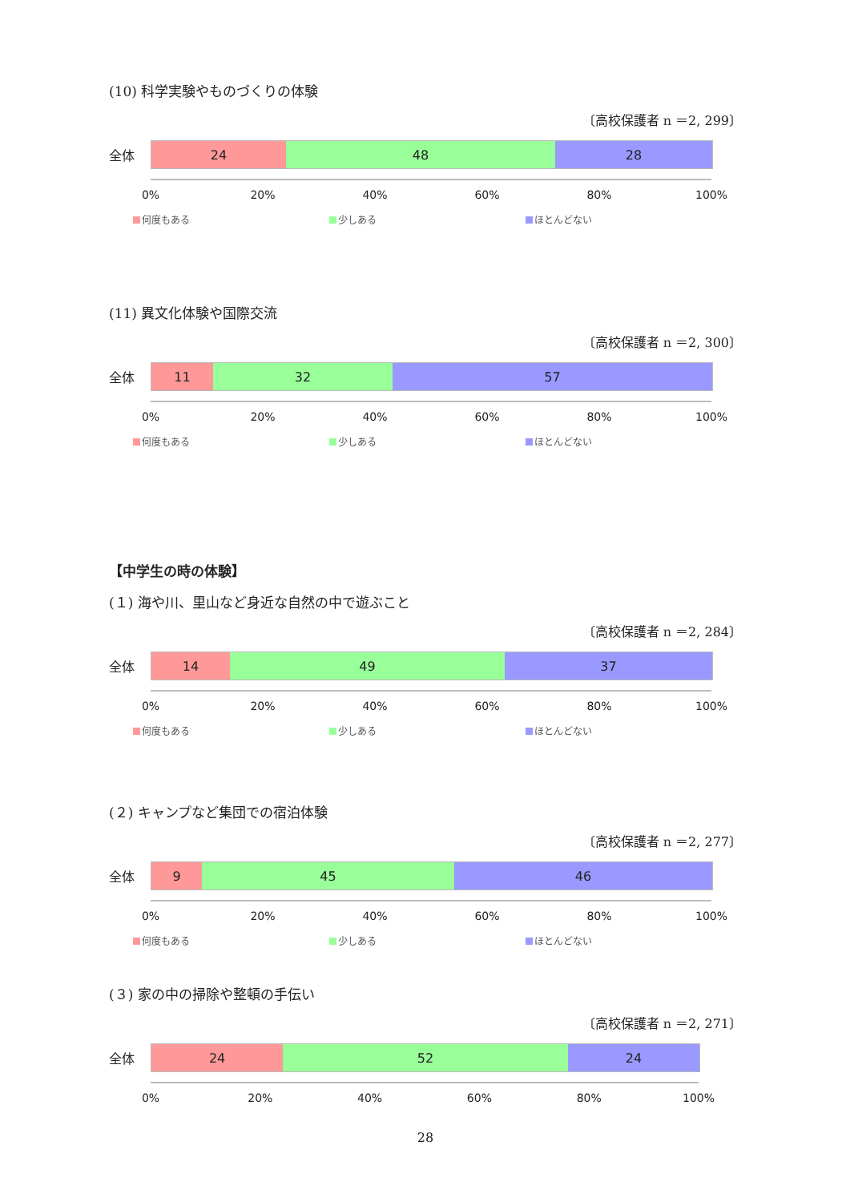(10) 科学実験やものづくりの体験
〔高校保護者 n ＝2, 299〕
全体
24 48 28
0% 20% 40% 60% 80% 100%
何度もある 少しある ほとんどない
(11) 異文化体験や国際交流
〔高校保護者 n ＝2, 300〕
全体
11 32 57
0% 20% 40% 60% 80% 100%
何度もある 少しある ほとんどない
【中学生の時の体験】
(１) 海や川、里山など身近な自然の中で遊ぶこと
〔高校保護者 n ＝2, 284〕
全体
14 49 37
0% 20% 40% 60% 80% 100%
何度もある 少しある ほとんどない
(２) キャンプなど集団での宿泊体験
〔高校保護者 n ＝2, 277〕
全体
9 45 46
0% 20% 40% 60% 80% 100%
何度もある 少しある ほとんどない
(３) 家の中の掃除や整頓の手伝い
〔高校保護者 n ＝2, 271〕
全体
24 52 24
0% 20% 40% 60% 80% 100%
28